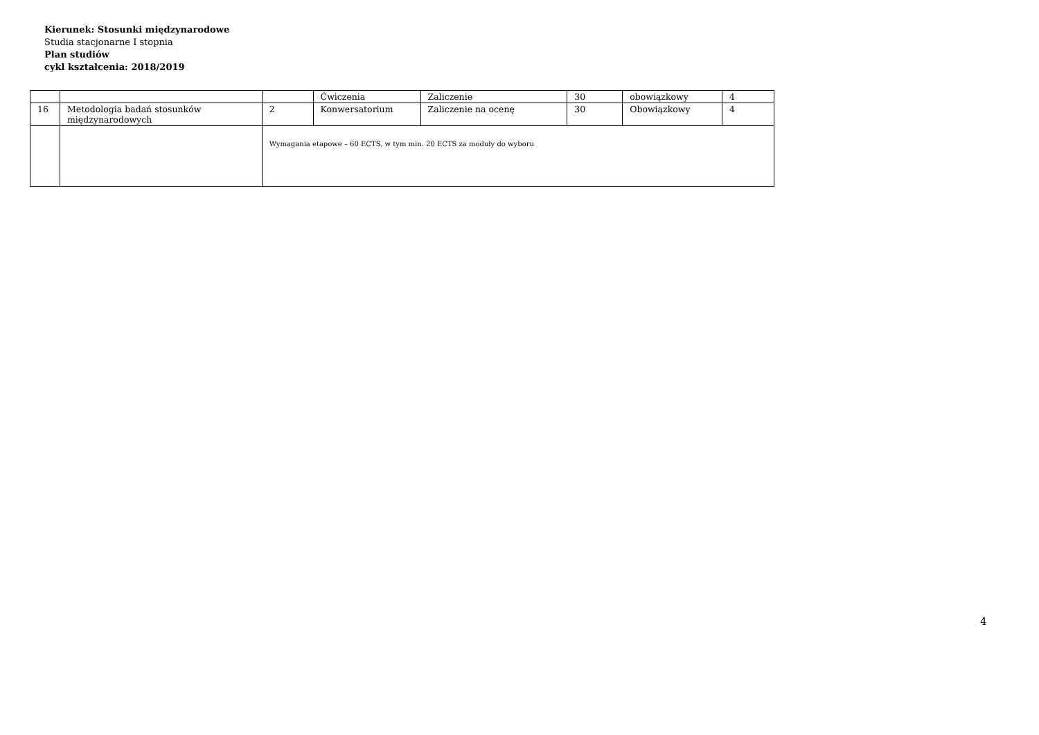Kierunek: Stosunki międzynarodowe
Studia stacjonarne I stopnia
Plan studiów
cykl kształcenia: 2018/2019
| | | | Ćwiczenia | Zaliczenie | 30 | obowiązkowy | 4 |
| 16 | Metodologia badań stosunków międzynarodowych | 2 | Konwersatorium | Zaliczenie na ocenę | 30 | Obowiązkowy | 4 |
| | | Wymagania etapowe – 60 ECTS, w tym min. 20 ECTS za moduły do wyboru | | | | | |
4